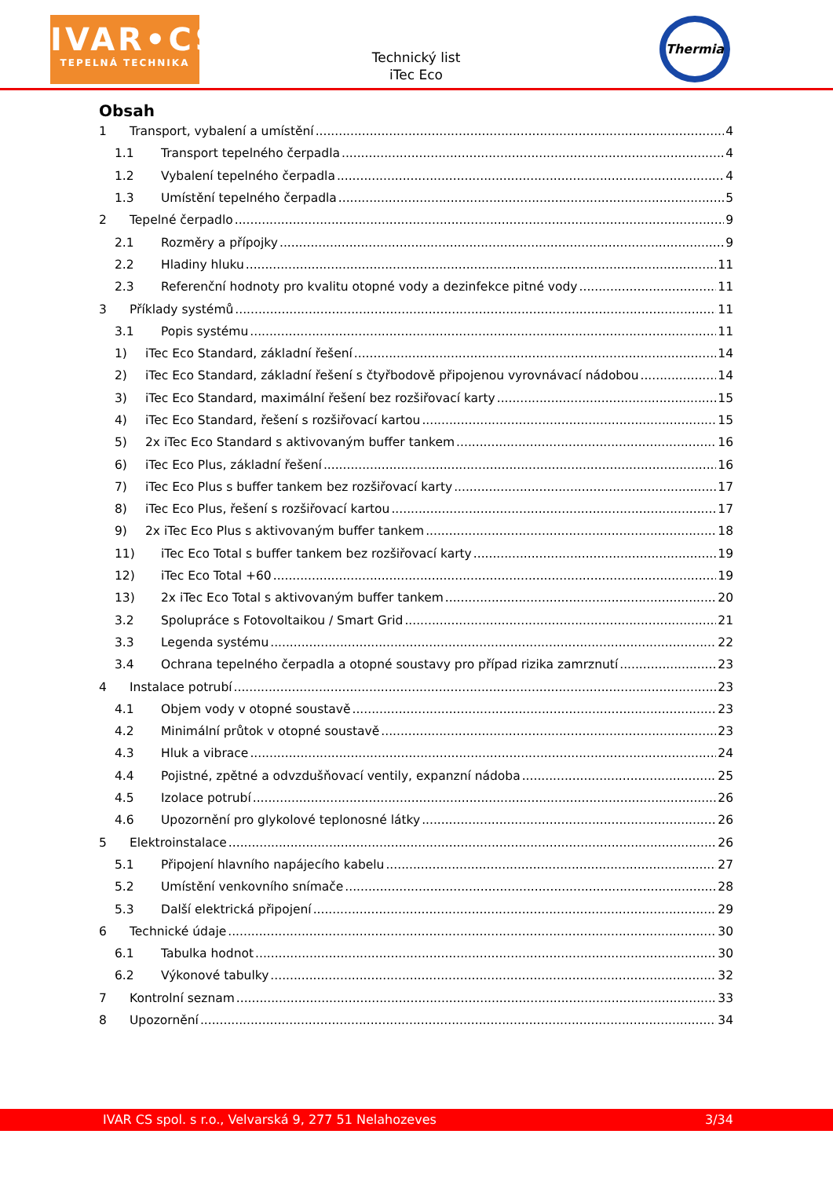IVAR•CS
TEPELNÁ TECHNIKA
Technický list
iTec Eco
Thermia
Obsah
1 Transport, vybalení a umístění 4
1.1 Transport tepelného čerpadla 4
1.2 Vybalení tepelného čerpadla 4
1.3 Umístění tepelného čerpadla 5
2 Tepelné čerpadlo 9
2.1 Rozměry a přípojky 9
2.2 Hladiny hluku 11
2.3 Referenční hodnoty pro kvalitu otopné vody a dezinfekce pitné vody 11
3 Příklady systémů 11
3.1 Popis systému 11
1) iTec Eco Standard, základní řešení 14
2) iTec Eco Standard, základní řešení s čtyřbodově připojenou vyrovnávací nádobou 14
3) iTec Eco Standard, maximální řešení bez rozšiřovací karty 15
4) iTec Eco Standard, řešení s rozšiřovací kartou 15
5) 2x iTec Eco Standard s aktivovaným buffer tankem 16
6) iTec Eco Plus, základní řešení 16
7) iTec Eco Plus s buffer tankem bez rozšiřovací karty 17
8) iTec Eco Plus, řešení s rozšiřovací kartou 17
9) 2x iTec Eco Plus s aktivovaným buffer tankem 18
11) iTec Eco Total s buffer tankem bez rozšiřovací karty 19
12) iTec Eco Total +60 19
13) 2x iTec Eco Total s aktivovaným buffer tankem 20
3.2 Spolupráce s Fotovoltaikou / Smart Grid 21
3.3 Legenda systému 22
3.4 Ochrana tepelného čerpadla a otopné soustavy pro případ rizika zamrznutí 23
4 Instalace potrubí 23
4.1 Objem vody v otopné soustavě 23
4.2 Minimální průtok v otopné soustavě 23
4.3 Hluk a vibrace 24
4.4 Pojistné, zpětné a odvzdušňovací ventily, expanzní nádoba 25
4.5 Izolace potrubí 26
4.6 Upozornění pro glykolové teplonosné látky 26
5 Elektroinstalace 26
5.1 Připojení hlavního napájecího kabelu 27
5.2 Umístění venkovního snímače 28
5.3 Další elektrická připojení 29
6 Technické údaje 30
6.1 Tabulka hodnot 30
6.2 Výkonové tabulky 32
7 Kontrolní seznam 33
8 Upozornění 34
IVAR CS spol. s r.o., Velvarská 9, 277 51 Nelahozeves 3/34